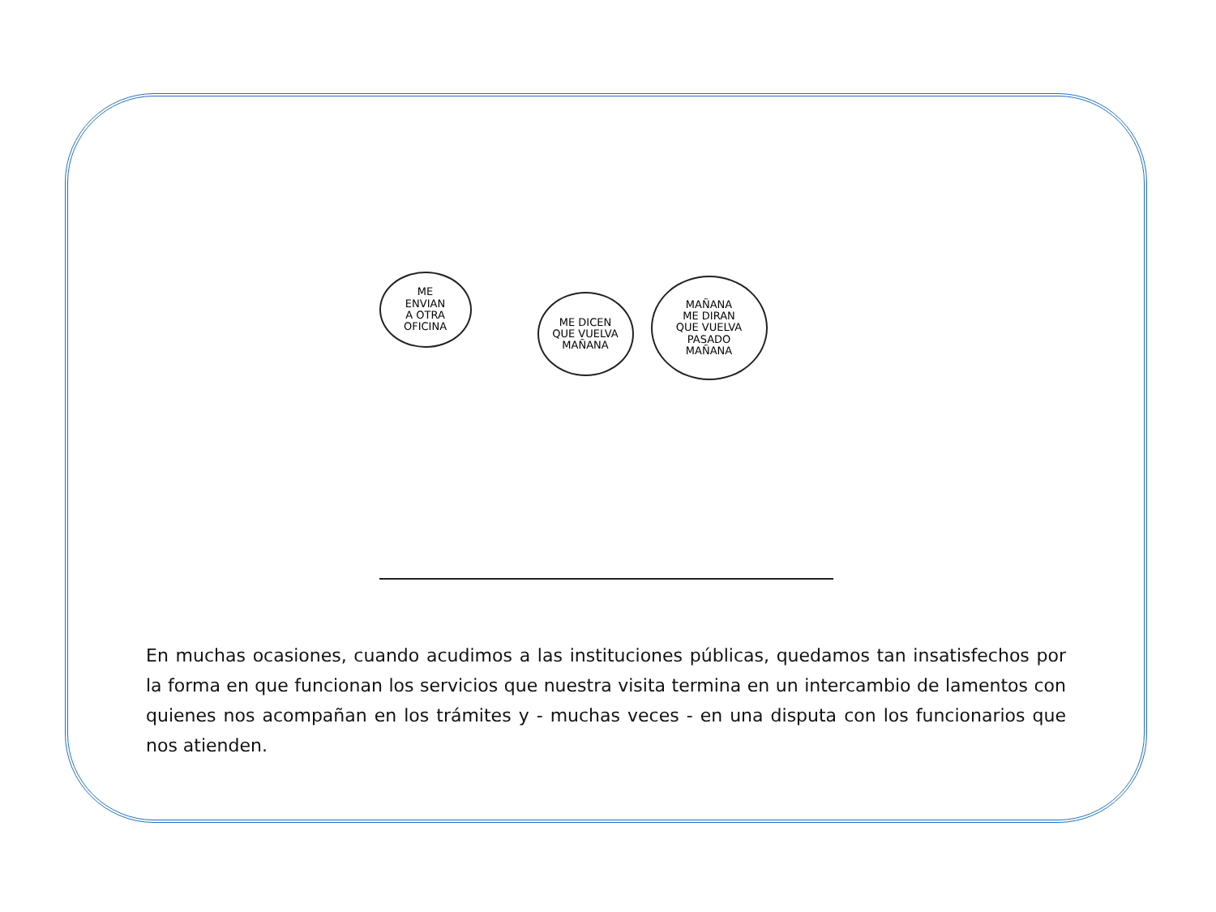ME
ENVIAN
A OTRA
OFICINA
ME DICEN
QUE VUELVA
MAÑANA
MAÑANA
ME DIRAN
QUE VUELVA
PASADO
MAÑANA
En muchas ocasiones, cuando acudimos a las instituciones públicas, quedamos tan insatisfechos por la forma en que funcionan los servicios que nuestra visita termina en un intercambio de lamentos con quienes nos acompañan en los trámites y - muchas veces - en una disputa con los funcionarios que nos atienden.